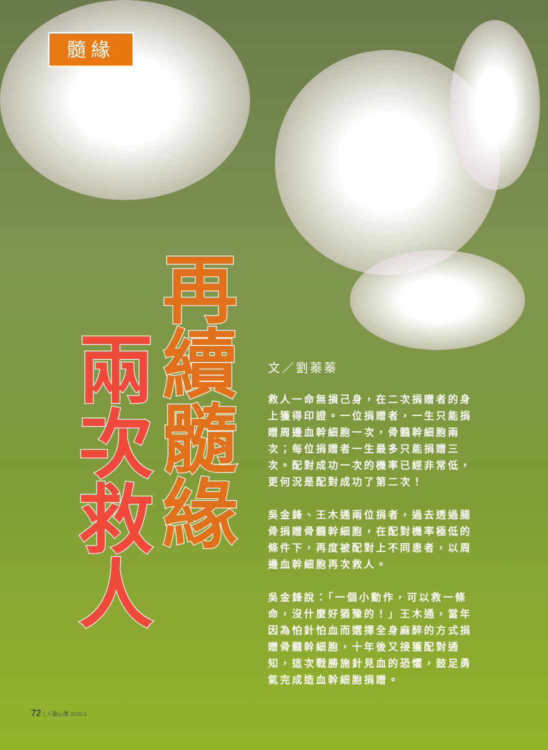髓緣
再續髓緣
兩次救人
文／劉蓁蓁
救人一命無損己身，在二次捐贈者的身上獲得印證。一位捐贈者，一生只能捐贈周邊血幹細胞一次，骨髓幹細胞兩次；每位捐贈者一生最多只能捐贈三次。配對成功一次的機率已經非常低，更何況是配對成功了第二次！
吳金鋒、王木通兩位捐者，過去透過腸骨捐贈骨髓幹細胞，在配對機率極低的條件下，再度被配對上不同患者，以周邊血幹細胞再次救人。
吳金鋒說：「一個小動作，可以救一條命，沒什麼好猶豫的！」王木通，當年因為怕針怕血而選擇全身麻醉的方式捐贈骨髓幹細胞，十年後又接獲配對通知，這次戰勝施針見血的恐懼，鼓足勇氣完成造血幹細胞捐贈。
72 | 人醫心傳 2020.5